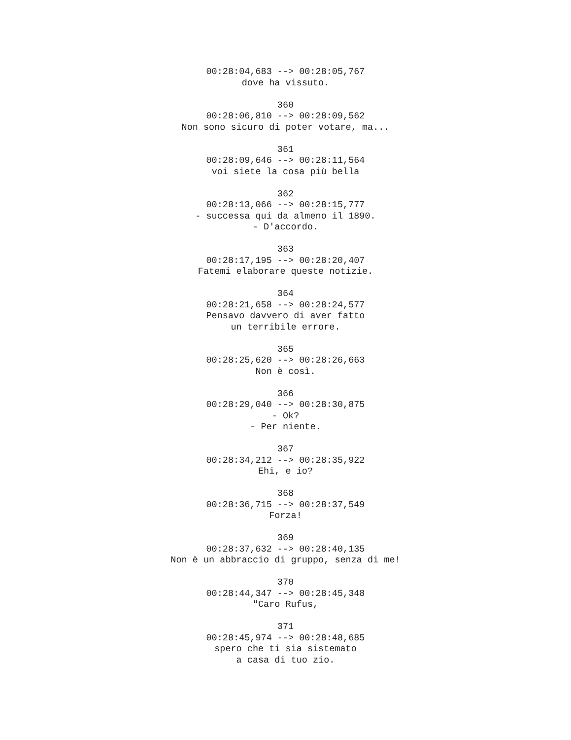00:28:04,683 --> 00:28:05,767 dove ha vissuto. 360 00:28:06,810 --> 00:28:09,562 Non sono sicuro di poter votare, ma... 361 00:28:09,646 --> 00:28:11,564 voi siete la cosa più bella 362 00:28:13,066 --> 00:28:15,777 - successa qui da almeno il 1890. - D'accordo. 363 00:28:17,195 --> 00:28:20,407 Fatemi elaborare queste notizie. 364 00:28:21,658 --> 00:28:24,577 Pensavo davvero di aver fatto un terribile errore. 365 00:28:25,620 --> 00:28:26,663 Non è così. 366 00:28:29,040 --> 00:28:30,875 - Ok? - Per niente. 367 00:28:34,212 --> 00:28:35,922 Ehi, e io? 368 00:28:36,715 --> 00:28:37,549 Forza! 369 00:28:37,632 --> 00:28:40,135 Non è un abbraccio di gruppo, senza di me! 370 00:28:44,347 --> 00:28:45,348 "Caro Rufus, 371 00:28:45,974 --> 00:28:48,685 spero che ti sia sistemato a casa di tuo zio.